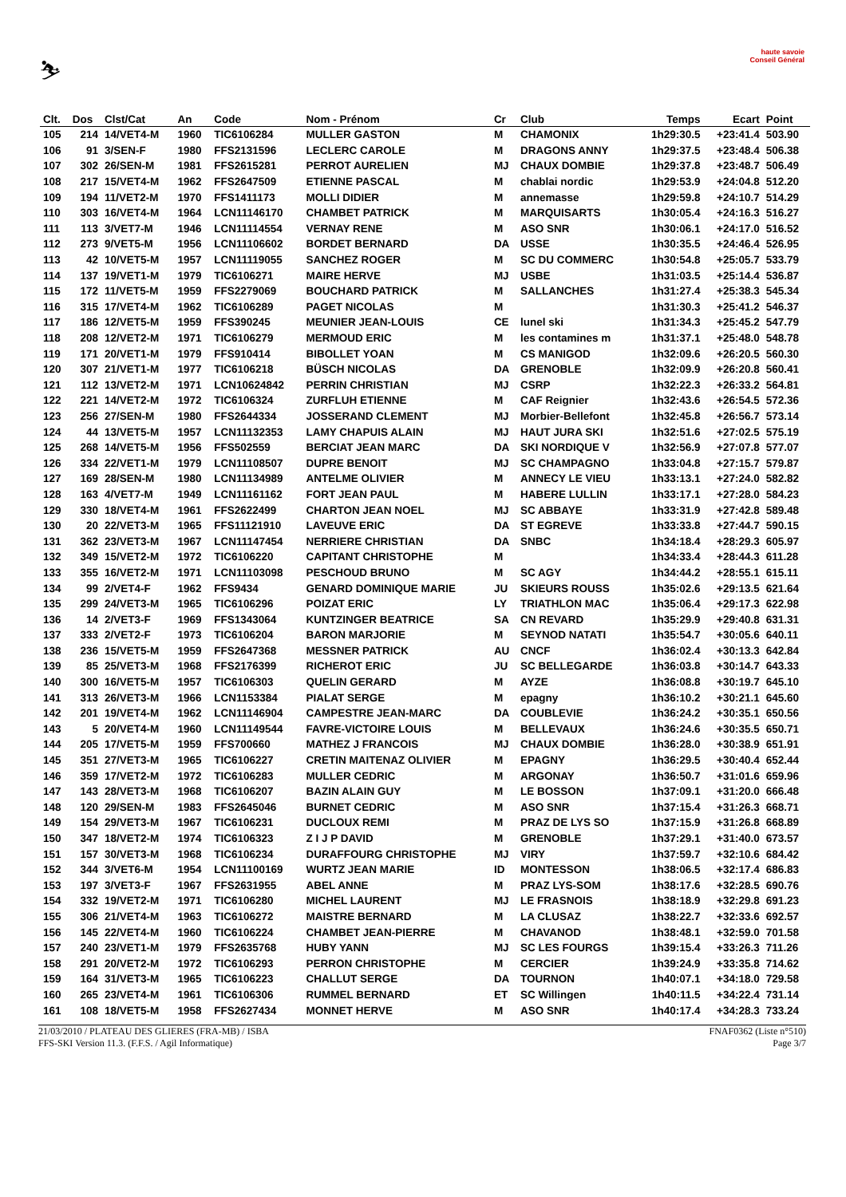⛷
haute savoie
Conseil Général
| Clt. | Dos | Clst/Cat | An | Code | Nom - Prénom | Cr | Club | Temps | Ecart | Point |
| --- | --- | --- | --- | --- | --- | --- | --- | --- | --- | --- |
| 105 | 214 | 14/VET4-M | 1960 | TIC6106284 | MULLER GASTON | M | CHAMONIX | 1h29:30.5 | +23:41.4 | 503.90 |
| 106 | 91 | 3/SEN-F | 1980 | FFS2131596 | LECLERC CAROLE | M | DRAGONS ANNY | 1h29:37.5 | +23:48.4 | 506.38 |
| 107 | 302 | 26/SEN-M | 1981 | FFS2615281 | PERROT AURELIEN | MJ | CHAUX DOMBIE | 1h29:37.8 | +23:48.7 | 506.49 |
| 108 | 217 | 15/VET4-M | 1962 | FFS2647509 | ETIENNE PASCAL | M | chablai nordic | 1h29:53.9 | +24:04.8 | 512.20 |
| 109 | 194 | 11/VET2-M | 1970 | FFS1411173 | MOLLI DIDIER | M | annemasse | 1h29:59.8 | +24:10.7 | 514.29 |
| 110 | 303 | 16/VET4-M | 1964 | LCN11146170 | CHAMBET PATRICK | M | MARQUISARTS | 1h30:05.4 | +24:16.3 | 516.27 |
| 111 | 113 | 3/VET7-M | 1946 | LCN11114554 | VERNAY RENE | M | ASO SNR | 1h30:06.1 | +24:17.0 | 516.52 |
| 112 | 273 | 9/VET5-M | 1956 | LCN11106602 | BORDET BERNARD | DA | USSE | 1h30:35.5 | +24:46.4 | 526.95 |
| 113 | 42 | 10/VET5-M | 1957 | LCN11119055 | SANCHEZ ROGER | M | SC DU COMMERC | 1h30:54.8 | +25:05.7 | 533.79 |
| 114 | 137 | 19/VET1-M | 1979 | TIC6106271 | MAIRE HERVE | MJ | USBE | 1h31:03.5 | +25:14.4 | 536.87 |
| 115 | 172 | 11/VET5-M | 1959 | FFS2279069 | BOUCHARD PATRICK | M | SALLANCHES | 1h31:27.4 | +25:38.3 | 545.34 |
| 116 | 315 | 17/VET4-M | 1962 | TIC6106289 | PAGET NICOLAS | M | | 1h31:30.3 | +25:41.2 | 546.37 |
| 117 | 186 | 12/VET5-M | 1959 | FFS390245 | MEUNIER JEAN-LOUIS | CE | lunel ski | 1h31:34.3 | +25:45.2 | 547.79 |
| 118 | 208 | 12/VET2-M | 1971 | TIC6106279 | MERMOUD ERIC | M | les contamines m | 1h31:37.1 | +25:48.0 | 548.78 |
| 119 | 171 | 20/VET1-M | 1979 | FFS910414 | BIBOLLET YOAN | M | CS MANIGOD | 1h32:09.6 | +26:20.5 | 560.30 |
| 120 | 307 | 21/VET1-M | 1977 | TIC6106218 | BÜSCH NICOLAS | DA | GRENOBLE | 1h32:09.9 | +26:20.8 | 560.41 |
| 121 | 112 | 13/VET2-M | 1971 | LCN10624842 | PERRIN CHRISTIAN | MJ | CSRP | 1h32:22.3 | +26:33.2 | 564.81 |
| 122 | 221 | 14/VET2-M | 1972 | TIC6106324 | ZURFLUH ETIENNE | M | CAF Reignier | 1h32:43.6 | +26:54.5 | 572.36 |
| 123 | 256 | 27/SEN-M | 1980 | FFS2644334 | JOSSERAND CLEMENT | MJ | Morbier-Bellefont | 1h32:45.8 | +26:56.7 | 573.14 |
| 124 | 44 | 13/VET5-M | 1957 | LCN11132353 | LAMY CHAPUIS ALAIN | MJ | HAUT JURA SKI | 1h32:51.6 | +27:02.5 | 575.19 |
| 125 | 268 | 14/VET5-M | 1956 | FFS502559 | BERCIAT JEAN MARC | DA | SKI NORDIQUE V | 1h32:56.9 | +27:07.8 | 577.07 |
| 126 | 334 | 22/VET1-M | 1979 | LCN11108507 | DUPRE BENOIT | MJ | SC CHAMPAGNO | 1h33:04.8 | +27:15.7 | 579.87 |
| 127 | 169 | 28/SEN-M | 1980 | LCN11134989 | ANTELME OLIVIER | M | ANNECY LE VIEU | 1h33:13.1 | +27:24.0 | 582.82 |
| 128 | 163 | 4/VET7-M | 1949 | LCN11161162 | FORT JEAN PAUL | M | HABERE LULLIN | 1h33:17.1 | +27:28.0 | 584.23 |
| 129 | 330 | 18/VET4-M | 1961 | FFS2622499 | CHARTON JEAN NOEL | MJ | SC ABBAYE | 1h33:31.9 | +27:42.8 | 589.48 |
| 130 | 20 | 22/VET3-M | 1965 | FFS11121910 | LAVEUVE ERIC | DA | ST EGREVE | 1h33:33.8 | +27:44.7 | 590.15 |
| 131 | 362 | 23/VET3-M | 1967 | LCN11147454 | NERRIERE CHRISTIAN | DA | SNBC | 1h34:18.4 | +28:29.3 | 605.97 |
| 132 | 349 | 15/VET2-M | 1972 | TIC6106220 | CAPITANT CHRISTOPHE | M | | 1h34:33.4 | +28:44.3 | 611.28 |
| 133 | 355 | 16/VET2-M | 1971 | LCN11103098 | PESCHOUD BRUNO | M | SC AGY | 1h34:44.2 | +28:55.1 | 615.11 |
| 134 | 99 | 2/VET4-F | 1962 | FFS9434 | GENARD DOMINIQUE MARIE | JU | SKIEURS ROUSS | 1h35:02.6 | +29:13.5 | 621.64 |
| 135 | 299 | 24/VET3-M | 1965 | TIC6106296 | POIZAT ERIC | LY | TRIATHLON MAC | 1h35:06.4 | +29:17.3 | 622.98 |
| 136 | 14 | 2/VET3-F | 1969 | FFS1343064 | KUNTZINGER BEATRICE | SA | CN REVARD | 1h35:29.9 | +29:40.8 | 631.31 |
| 137 | 333 | 2/VET2-F | 1973 | TIC6106204 | BARON MARJORIE | M | SEYNOD NATATI | 1h35:54.7 | +30:05.6 | 640.11 |
| 138 | 236 | 15/VET5-M | 1959 | FFS2647368 | MESSNER PATRICK | AU | CNCF | 1h36:02.4 | +30:13.3 | 642.84 |
| 139 | 85 | 25/VET3-M | 1968 | FFS2176399 | RICHEROT ERIC | JU | SC BELLEGARDE | 1h36:03.8 | +30:14.7 | 643.33 |
| 140 | 300 | 16/VET5-M | 1957 | TIC6106303 | QUELIN GERARD | M | AYZE | 1h36:08.8 | +30:19.7 | 645.10 |
| 141 | 313 | 26/VET3-M | 1966 | LCN1153384 | PIALAT SERGE | M | epagny | 1h36:10.2 | +30:21.1 | 645.60 |
| 142 | 201 | 19/VET4-M | 1962 | LCN11146904 | CAMPESTRE JEAN-MARC | DA | COUBLEVIE | 1h36:24.2 | +30:35.1 | 650.56 |
| 143 | 5 | 20/VET4-M | 1960 | LCN11149544 | FAVRE-VICTOIRE LOUIS | M | BELLEVAUX | 1h36:24.6 | +30:35.5 | 650.71 |
| 144 | 205 | 17/VET5-M | 1959 | FFS700660 | MATHEZ J FRANCOIS | MJ | CHAUX DOMBIE | 1h36:28.0 | +30:38.9 | 651.91 |
| 145 | 351 | 27/VET3-M | 1965 | TIC6106227 | CRETIN MAITENAZ OLIVIER | M | EPAGNY | 1h36:29.5 | +30:40.4 | 652.44 |
| 146 | 359 | 17/VET2-M | 1972 | TIC6106283 | MULLER CEDRIC | M | ARGONAY | 1h36:50.7 | +31:01.6 | 659.96 |
| 147 | 143 | 28/VET3-M | 1968 | TIC6106207 | BAZIN ALAIN GUY | M | LE BOSSON | 1h37:09.1 | +31:20.0 | 666.48 |
| 148 | 120 | 29/SEN-M | 1983 | FFS2645046 | BURNET CEDRIC | M | ASO SNR | 1h37:15.4 | +31:26.3 | 668.71 |
| 149 | 154 | 29/VET3-M | 1967 | TIC6106231 | DUCLOUX REMI | M | PRAZ DE LYS SO | 1h37:15.9 | +31:26.8 | 668.89 |
| 150 | 347 | 18/VET2-M | 1974 | TIC6106323 | Z I J P DAVID | M | GRENOBLE | 1h37:29.1 | +31:40.0 | 673.57 |
| 151 | 157 | 30/VET3-M | 1968 | TIC6106234 | DURAFFOURG CHRISTOPHE | MJ | VIRY | 1h37:59.7 | +32:10.6 | 684.42 |
| 152 | 344 | 3/VET6-M | 1954 | LCN11100169 | WURTZ JEAN MARIE | ID | MONTESSON | 1h38:06.5 | +32:17.4 | 686.83 |
| 153 | 197 | 3/VET3-F | 1967 | FFS2631955 | ABEL ANNE | M | PRAZ LYS-SOM | 1h38:17.6 | +32:28.5 | 690.76 |
| 154 | 332 | 19/VET2-M | 1971 | TIC6106280 | MICHEL LAURENT | MJ | LE FRASNOIS | 1h38:18.9 | +32:29.8 | 691.23 |
| 155 | 306 | 21/VET4-M | 1963 | TIC6106272 | MAISTRE BERNARD | M | LA CLUSAZ | 1h38:22.7 | +32:33.6 | 692.57 |
| 156 | 145 | 22/VET4-M | 1960 | TIC6106224 | CHAMBET JEAN-PIERRE | M | CHAVANOD | 1h38:48.1 | +32:59.0 | 701.58 |
| 157 | 240 | 23/VET1-M | 1979 | FFS2635768 | HUBY YANN | MJ | SC LES FOURGS | 1h39:15.4 | +33:26.3 | 711.26 |
| 158 | 291 | 20/VET2-M | 1972 | TIC6106293 | PERRON CHRISTOPHE | M | CERCIER | 1h39:24.9 | +33:35.8 | 714.62 |
| 159 | 164 | 31/VET3-M | 1965 | TIC6106223 | CHALLUT SERGE | DA | TOURNON | 1h40:07.1 | +34:18.0 | 729.58 |
| 160 | 265 | 23/VET4-M | 1961 | TIC6106306 | RUMMEL BERNARD | ET | SC Willingen | 1h40:11.5 | +34:22.4 | 731.14 |
| 161 | 108 | 18/VET5-M | 1958 | FFS2627434 | MONNET HERVE | M | ASO SNR | 1h40:17.4 | +34:28.3 | 733.24 |
21/03/2010 / PLATEAU DES GLIERES (FRA-MB) / ISBA FNAF0362 (Liste n°510)
FFS-SKI Version 11.3. (F.F.S. / Agil Informatique) Page 3/7